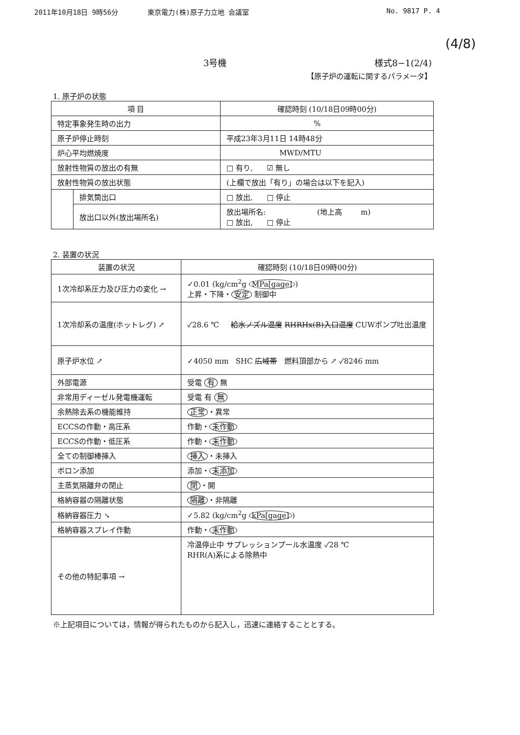2011年10月18日 9時56分 東京電力(株)原子力立地 会議室 No. 9817 P. 4
(4/8)
3号機 様式8−1(2/4)
【原子炉の運転に関するパラメータ】
1. 原子炉の状態
| 項 目 | | 確認時刻 (10/18日09時00分) |
| --- | --- | --- |
| 特定事象発生時の出力 | | % |
| 原子炉停止時刻 | | 平成23年3月11日 14時48分 |
| 炉心平均燃焼度 | | MWD/MTU |
| 放射性物質の放出の有無 | | □ 有り, ☑ 無し |
| 放射性物質の放出状態 | | (上欄で放出「有り」の場合は以下を記入) |
| | 排気筒出口 | □ 放出, □ 停止 |
| | 放出口以外(放出場所名) | 放出場所名: (地上高 m) □ 放出, □ 停止 |
2. 装置の状況
| 装置の状況 | 確認時刻 (10/18日09時00分) |
| --- | --- |
| 1次冷却系圧力及び圧力の変化 → | ✓0.01 (kg/cm<sup>2</sup>g MPa[gage] ) 上昇・下降・ 安定 制御中 |
| 1次冷却系の温度(ホットレグ) ↗ | ✓28.6 ℃ 給水ノズル温度 RHRHx(B)入口温度 CUWポンプ吐出温度 |
| 原子炉水位 ↗ | ✓4050 mm SHC 広域帯 燃料頂部から ↗ ✓8246 mm |
| 外部電源 | 受電 有 無 |
| 非常用ディーゼル発電機運転 | 受電 有 無 |
| 余熱除去系の機能維持 | 正常 ・異常 |
| ECCSの作動・高圧系 | 作動・ 未作動 |
| ECCSの作動・低圧系 | 作動・ 未作動 |
| 全ての制御棒挿入 | 挿入 ・未挿入 |
| ボロン添加 | 添加・ 未添加 |
| 主蒸気隔離弁の閉止 | 閉 ・開 |
| 格納容器の隔離状態 | 隔離 ・非隔離 |
| 格納容器圧力 ↘ | ✓5.82 (kg/cm<sup>2</sup>g kPa[gage] ) |
| 格納容器スプレイ作動 | 作動・ 未作動 |
| その他の特記事項 → | 冷温停止中 サプレッションプール水温度 ✓28 ℃ RHR(A)系による除熱中 |
※上記項目については，情報が得られたものから記入し，迅速に連絡することとする。